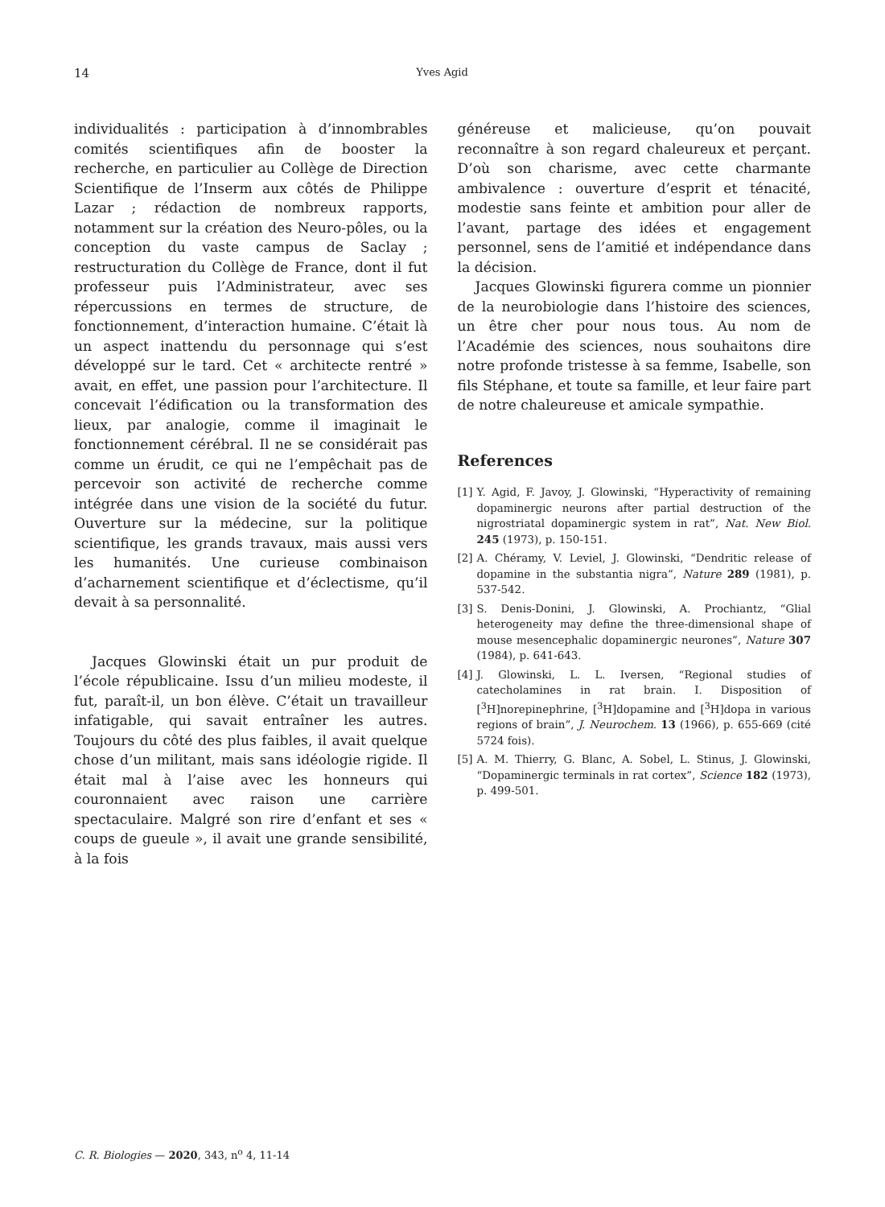14 Yves Agid
individualités : participation à d’innombrables comités scientifiques afin de booster la recherche, en particulier au Collège de Direction Scientifique de l’Inserm aux côtés de Philippe Lazar ; rédaction de nombreux rapports, notamment sur la création des Neuro-pôles, ou la conception du vaste campus de Saclay ; restructuration du Collège de France, dont il fut professeur puis l’Administrateur, avec ses répercussions en termes de structure, de fonctionnement, d’interaction humaine. C’était là un aspect inattendu du personnage qui s’est développé sur le tard. Cet « architecte rentré » avait, en effet, une passion pour l’architecture. Il concevait l’édification ou la transformation des lieux, par analogie, comme il imaginait le fonctionnement cérébral. Il ne se considérait pas comme un érudit, ce qui ne l’empêchait pas de percevoir son activité de recherche comme intégrée dans une vision de la société du futur. Ouverture sur la médecine, sur la politique scientifique, les grands travaux, mais aussi vers les humanités. Une curieuse combinaison d’acharnement scientifique et d’éclectisme, qu’il devait à sa personnalité.
Jacques Glowinski était un pur produit de l’école républicaine. Issu d’un milieu modeste, il fut, paraît-il, un bon élève. C’était un travailleur infatigable, qui savait entraîner les autres. Toujours du côté des plus faibles, il avait quelque chose d’un militant, mais sans idéologie rigide. Il était mal à l’aise avec les honneurs qui couronnaient avec raison une carrière spectaculaire. Malgré son rire d’enfant et ses « coups de gueule », il avait une grande sensibilité, à la fois
généreuse et malicieuse, qu’on pouvait reconnaître à son regard chaleureux et perçant. D’où son charisme, avec cette charmante ambivalence : ouverture d’esprit et ténacité, modestie sans feinte et ambition pour aller de l’avant, partage des idées et engagement personnel, sens de l’amitié et indépendance dans la décision.
Jacques Glowinski figurera comme un pionnier de la neurobiologie dans l’histoire des sciences, un être cher pour nous tous. Au nom de l’Académie des sciences, nous souhaitons dire notre profonde tristesse à sa femme, Isabelle, son fils Stéphane, et toute sa famille, et leur faire part de notre chaleureuse et amicale sympathie.
References
[1] Y. Agid, F. Javoy, J. Glowinski, “Hyperactivity of remaining dopaminergic neurons after partial destruction of the nigrostriatal dopaminergic system in rat”, Nat. New Biol. 245 (1973), p. 150-151.
[2] A. Chéramy, V. Leviel, J. Glowinski, “Dendritic release of dopamine in the substantia nigra”, Nature 289 (1981), p. 537-542.
[3] S. Denis-Donini, J. Glowinski, A. Prochiantz, “Glial heterogeneity may define the three-dimensional shape of mouse mesencephalic dopaminergic neurones”, Nature 307 (1984), p. 641-643.
[4] J. Glowinski, L. L. Iversen, “Regional studies of catecholamines in rat brain. I. Disposition of [<sup>3</sup>H]norepinephrine, [<sup>3</sup>H]dopamine and [<sup>3</sup>H]dopa in various regions of brain”, J. Neurochem. 13 (1966), p. 655-669 (cité 5724 fois).
[5] A. M. Thierry, G. Blanc, A. Sobel, L. Stinus, J. Glowinski, “Dopaminergic terminals in rat cortex”, Science 182 (1973), p. 499-501.
C. R. Biologies — 2020, 343, n<sup>o</sup> 4, 11-14